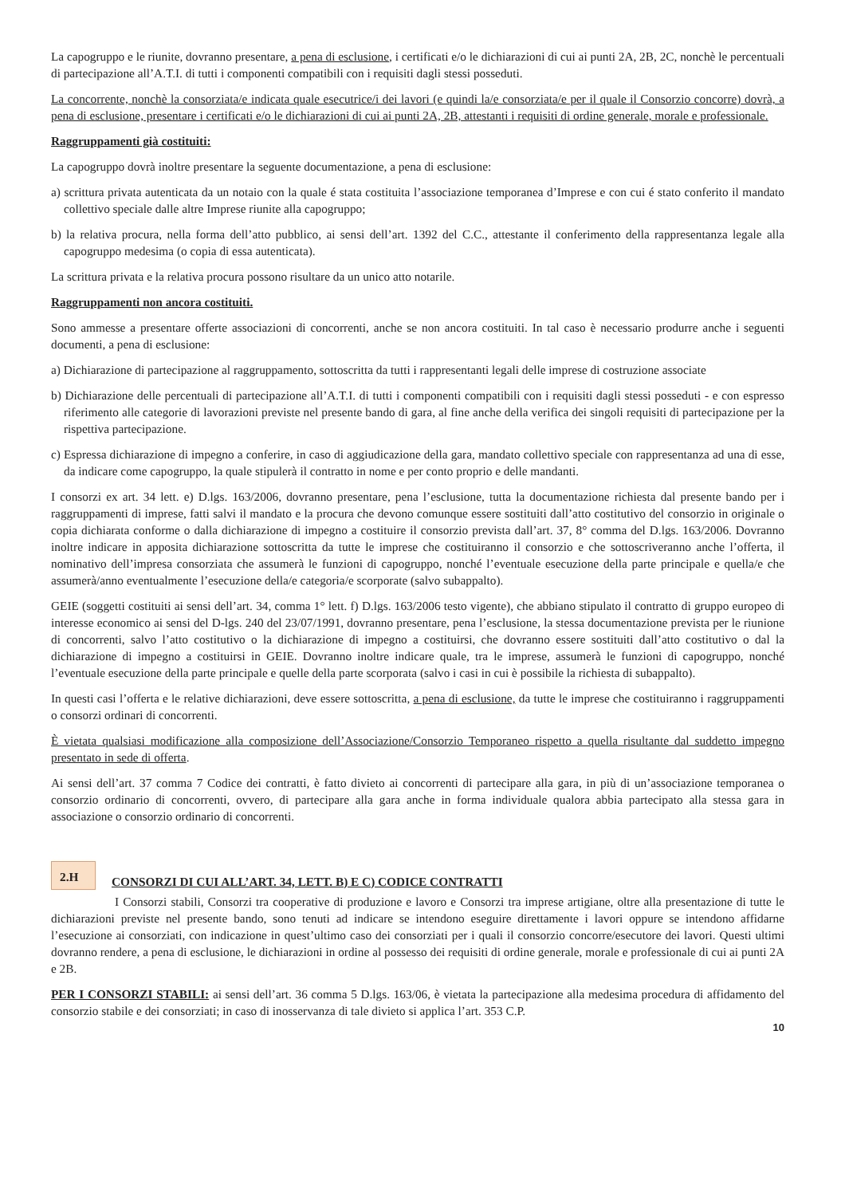La capogruppo e le riunite, dovranno presentare, a pena di esclusione, i certificati e/o le dichiarazioni di cui ai punti 2A, 2B, 2C, nonchè le percentuali di partecipazione all’A.T.I. di tutti i componenti compatibili con i requisiti dagli stessi posseduti.
La concorrente, nonchè la consorziata/e indicata quale esecutrice/i dei lavori (e quindi la/e consorziata/e per il quale il Consorzio concorre) dovrà, a pena di esclusione, presentare i certificati e/o le dichiarazioni di cui ai punti 2A, 2B, attestanti i requisiti di ordine generale, morale e professionale.
Raggruppamenti già costituiti:
La capogruppo dovrà inoltre presentare la seguente documentazione, a pena di esclusione:
a) scrittura privata autenticata da un notaio con la quale é stata costituita l’associazione temporanea d’Imprese e con cui é stato conferito il mandato collettivo speciale dalle altre Imprese riunite alla capogruppo;
b) la relativa procura, nella forma dell’atto pubblico, ai sensi dell’art. 1392 del C.C., attestante il conferimento della rappresentanza legale alla capogruppo medesima (o copia di essa autenticata).
La scrittura privata e la relativa procura possono risultare da un unico atto notarile.
Raggruppamenti non ancora costituiti.
Sono ammesse a presentare offerte associazioni di concorrenti, anche se non ancora costituiti. In tal caso è necessario produrre anche i seguenti documenti, a pena di esclusione:
a) Dichiarazione di partecipazione al raggruppamento, sottoscritta da tutti i rappresentanti legali delle imprese di costruzione associate
b) Dichiarazione delle percentuali di partecipazione all’A.T.I. di tutti i componenti compatibili con i requisiti dagli stessi posseduti - e con espresso riferimento alle categorie di lavorazioni previste nel presente bando di gara, al fine anche della verifica dei singoli requisiti di partecipazione per la rispettiva partecipazione.
c) Espressa dichiarazione di impegno a conferire, in caso di aggiudicazione della gara, mandato collettivo speciale con rappresentanza ad una di esse, da indicare come capogruppo, la quale stipulerà il contratto in nome e per conto proprio e delle mandanti.
I consorzi ex art. 34 lett. e) D.lgs. 163/2006, dovranno presentare, pena l’esclusione, tutta la documentazione richiesta dal presente bando per i raggruppamenti di imprese, fatti salvi il mandato e la procura che devono comunque essere sostituiti dall’atto costitutivo del consorzio in originale o copia dichiarata conforme o dalla dichiarazione di impegno a costituire il consorzio prevista dall’art. 37, 8° comma del D.lgs. 163/2006. Dovranno inoltre indicare in apposita dichiarazione sottoscritta da tutte le imprese che costituiranno il consorzio e che sottoscriveranno anche l’offerta, il nominativo dell’impresa consorziata che assumerà le funzioni di capogruppo, nonché l’eventuale esecuzione della parte principale e quella/e che assumerà/anno eventualmente l’esecuzione della/e categoria/e scorporate (salvo subappalto).
GEIE (soggetti costituiti ai sensi dell’art. 34, comma 1° lett. f) D.lgs. 163/2006 testo vigente), che abbiano stipulato il contratto di gruppo europeo di interesse economico ai sensi del D-lgs. 240 del 23/07/1991, dovranno presentare, pena l’esclusione, la stessa documentazione prevista per le riunione di concorrenti, salvo l’atto costitutivo o la dichiarazione di impegno a costituirsi, che dovranno essere sostituiti dall’atto costitutivo o dal la dichiarazione di impegno a costituirsi in GEIE. Dovranno inoltre indicare quale, tra le imprese, assumerà le funzioni di capogruppo, nonché l’eventuale esecuzione della parte principale e quelle della parte scorporata (salvo i casi in cui è possibile la richiesta di subappalto).
In questi casi l’offerta e le relative dichiarazioni, deve essere sottoscritta, a pena di esclusione, da tutte le imprese che costituiranno i raggruppamenti o consorzi ordinari di concorrenti.
È vietata qualsiasi modificazione alla composizione dell’Associazione/Consorzio Temporaneo rispetto a quella risultante dal suddetto impegno presentato in sede di offerta.
Ai sensi dell’art. 37 comma 7 Codice dei contratti, è fatto divieto ai concorrenti di partecipare alla gara, in più di un’associazione temporanea o consorzio ordinario di concorrenti, ovvero, di partecipare alla gara anche in forma individuale qualora abbia partecipato alla stessa gara in associazione o consorzio ordinario di concorrenti.
2.H
CONSORZI DI CUI ALL’ART. 34, LETT. B) E C) CODICE CONTRATTI
I Consorzi stabili, Consorzi tra cooperative di produzione e lavoro e Consorzi tra imprese artigiane, oltre alla presentazione di tutte le dichiarazioni previste nel presente bando, sono tenuti ad indicare se intendono eseguire direttamente i lavori oppure se intendono affidarne l’esecuzione ai consorziati, con indicazione in quest’ultimo caso dei consorziati per i quali il consorzio concorre/esecutore dei lavori. Questi ultimi dovranno rendere, a pena di esclusione, le dichiarazioni in ordine al possesso dei requisiti di ordine generale, morale e professionale di cui ai punti 2A e 2B.
PER I CONSORZI STABILI: ai sensi dell’art. 36 comma 5 D.lgs. 163/06, è vietata la partecipazione alla medesima procedura di affidamento del consorzio stabile e dei consorziati; in caso di inosservanza di tale divieto si applica l’art. 353 C.P.
10